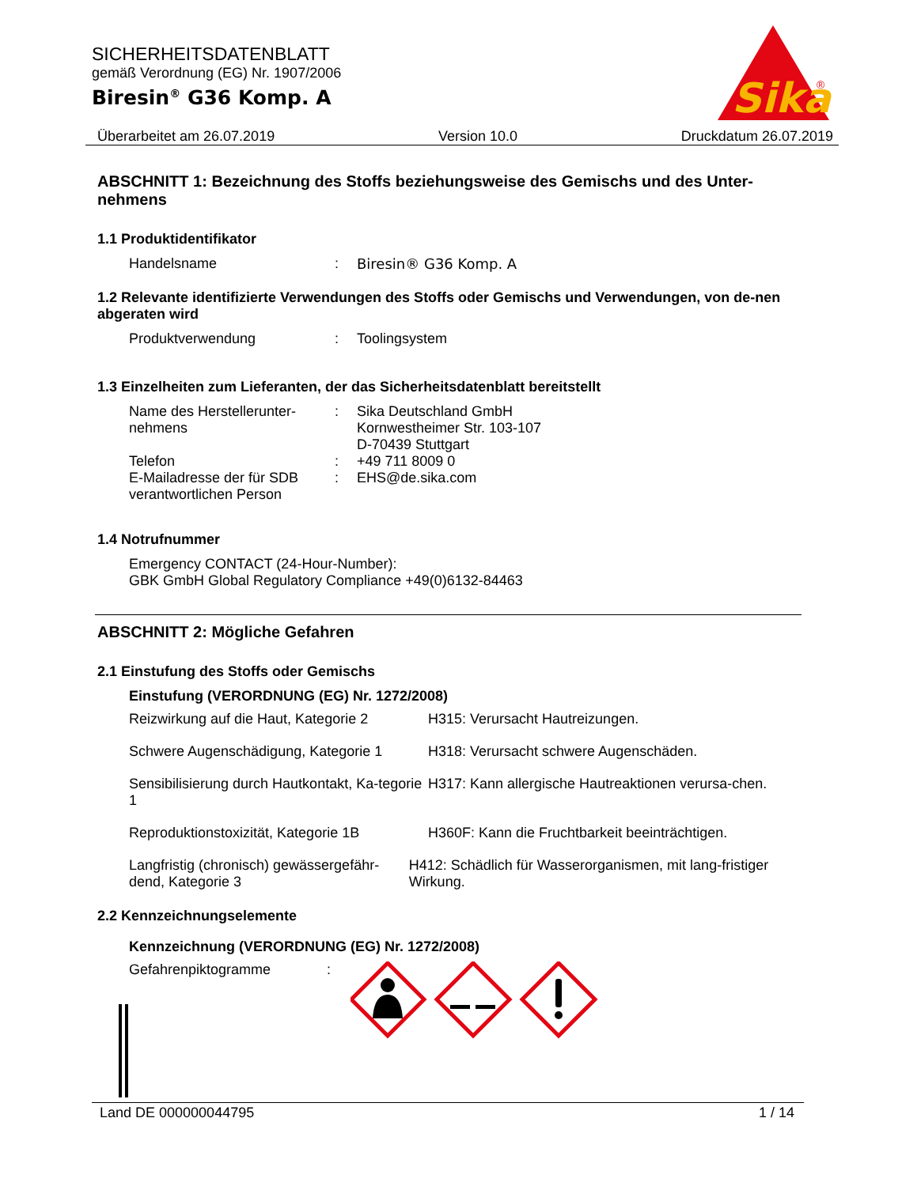SICHERHEITSDATENBLATT
gemäß Verordnung (EG) Nr. 1907/2006
Biresin<sup>®</sup> G36 Komp. A
Sika
®
Überarbeitet am 26.07.2019 Version 10.0 Druckdatum 26.07.2019
ABSCHNITT 1: Bezeichnung des Stoffs beziehungsweise des Gemischs und des Unter-nehmens
1.1 Produktidentifikator
Handelsname : Biresin® G36 Komp. A
1.2 Relevante identifizierte Verwendungen des Stoffs oder Gemischs und Verwendungen, von de-nen abgeraten wird
Produktverwendung : Toolingsystem
1.3 Einzelheiten zum Lieferanten, der das Sicherheitsdatenblatt bereitstellt
Name des Herstellerunter-
nehmens
: Sika Deutschland GmbH
Kornwestheimer Str. 103-107
D-70439 Stuttgart
Telefon : +49 711 8009 0
E-Mailadresse der für SDB verantwortlichen Person
: EHS@de.sika.com
1.4 Notrufnummer
Emergency CONTACT (24-Hour-Number):
GBK GmbH Global Regulatory Compliance +49(0)6132-84463
ABSCHNITT 2: Mögliche Gefahren
2.1 Einstufung des Stoffs oder Gemischs
Einstufung (VERORDNUNG (EG) Nr. 1272/2008)
Reizwirkung auf die Haut, Kategorie 2
H315: Verursacht Hautreizungen.
Schwere Augenschädigung, Kategorie 1
H318: Verursacht schwere Augenschäden.
Sensibilisierung durch Hautkontakt, Ka-tegorie 1
H317: Kann allergische Hautreaktionen verursa-chen.
Reproduktionstoxizität, Kategorie 1B
H360F: Kann die Fruchtbarkeit beeinträchtigen.
Langfristig (chronisch) gewässergefähr-dend, Kategorie 3
H412: Schädlich für Wasserorganismen, mit lang-fristiger Wirkung.
2.2 Kennzeichnungselemente
Kennzeichnung (VERORDNUNG (EG) Nr. 1272/2008)
Gefahrenpiktogramme :
Land DE 000000044795 1 / 14